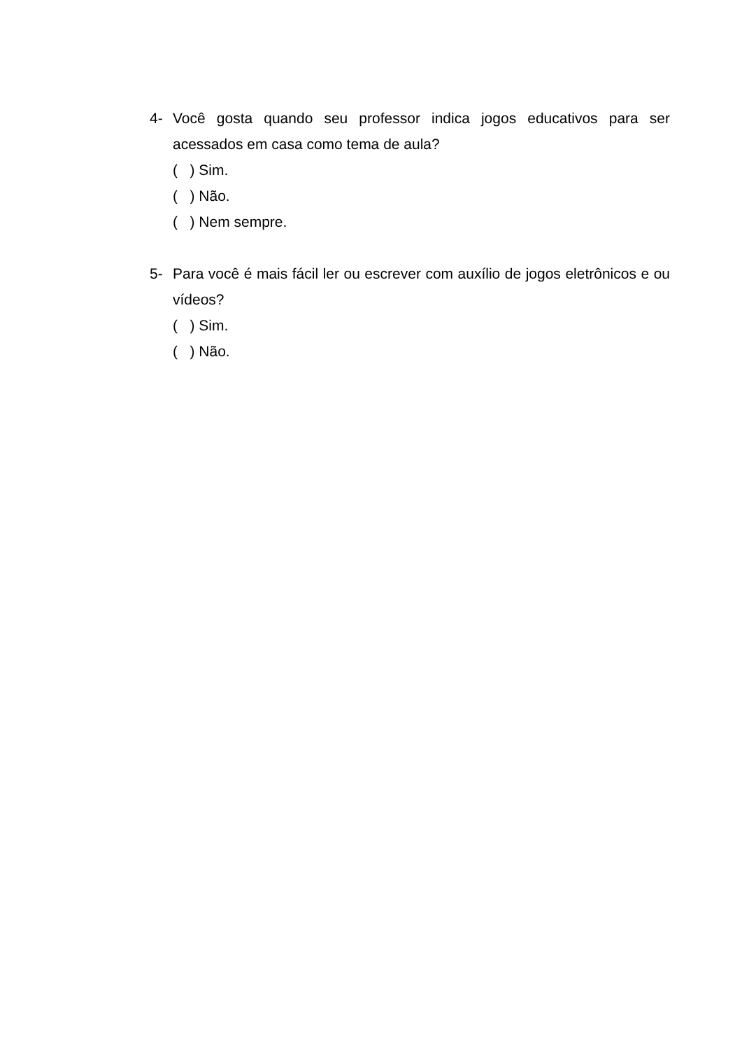4- Você gosta quando seu professor indica jogos educativos para ser acessados em casa como tema de aula?
( ) Sim.
( ) Não.
( ) Nem sempre.
5- Para você é mais fácil ler ou escrever com auxílio de jogos eletrônicos e ou vídeos?
( ) Sim.
( ) Não.